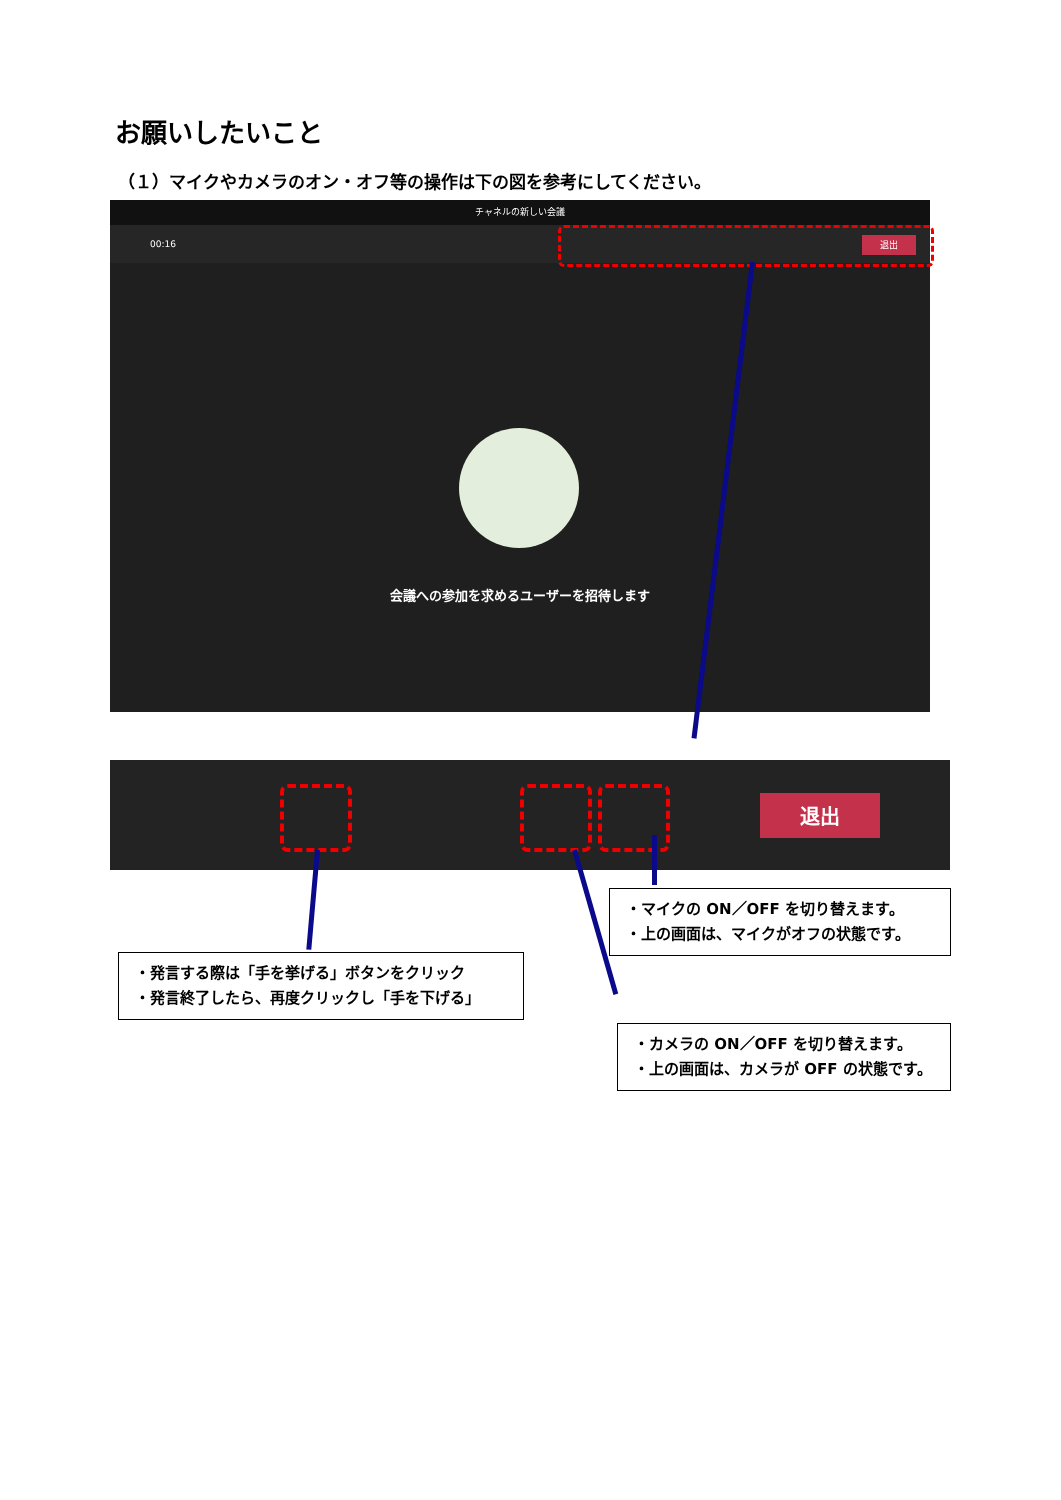お願いしたいこと
（１）マイクやカメラのオン・オフ等の操作は下の図を参考にしてください。
チャネルの新しい会議
00:16
退出
会議への参加を求めるユーザーを招待します
退出
・マイクの ON／OFF を切り替えます。
・上の画面は、マイクがオフの状態です。
・発言する際は「手を挙げる」ボタンをクリック
・発言終了したら、再度クリックし「手を下げる」
・カメラの ON／OFF を切り替えます。
・上の画面は、カメラが OFF の状態です。